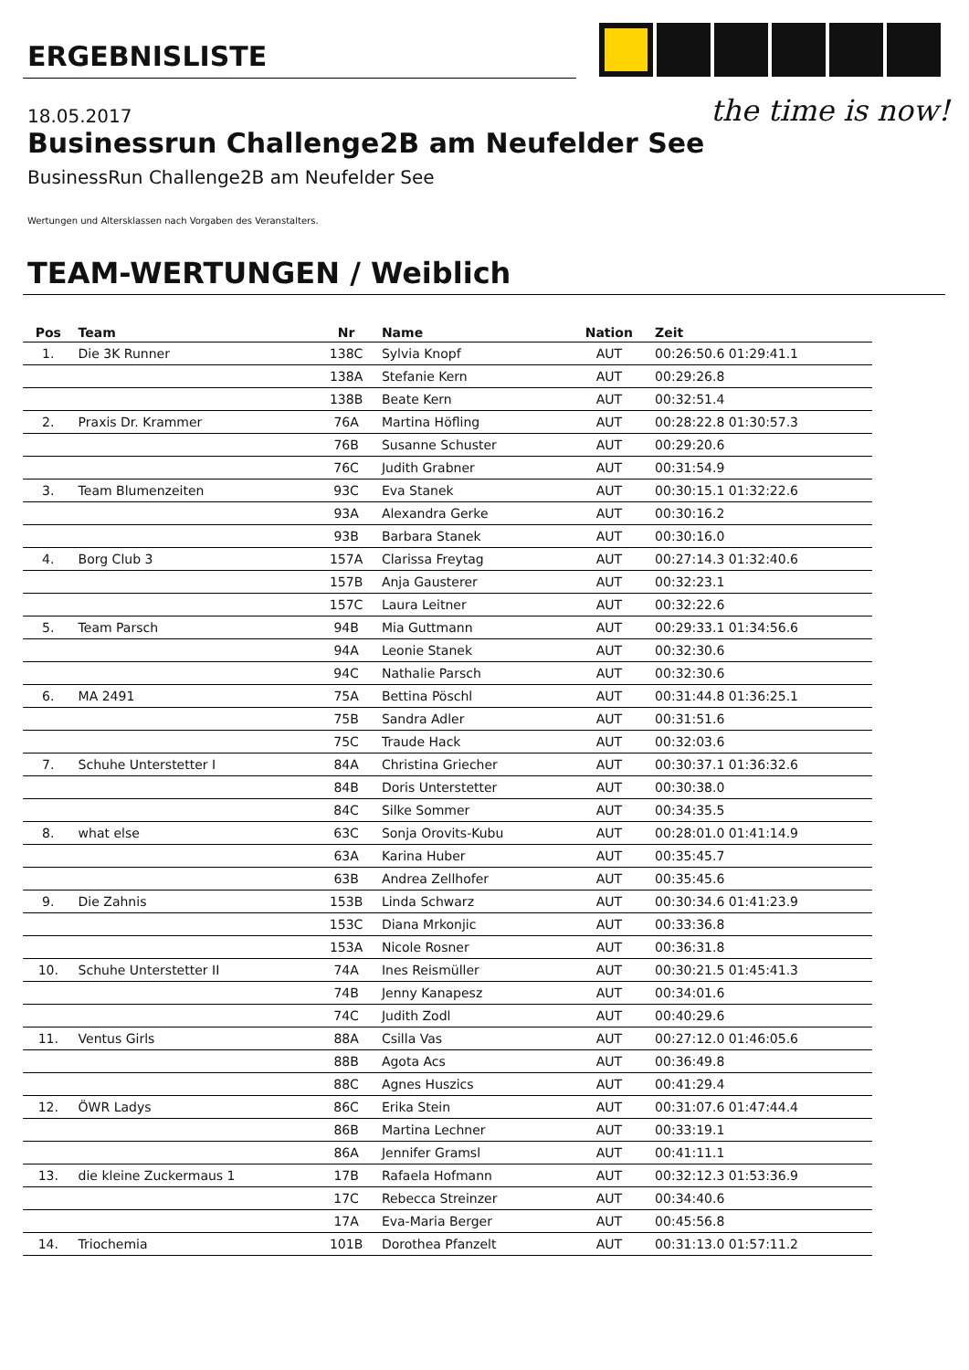ERGEBNISLISTE
the time is now!
18.05.2017
Businessrun Challenge2B am Neufelder See
BusinessRun Challenge2B am Neufelder See
Wertungen und Altersklassen nach Vorgaben des Veranstalters.
TEAM-WERTUNGEN / Weiblich
| Pos | Team | Nr | Name | Nation | Zeit |
| --- | --- | --- | --- | --- | --- |
| 1. | Die 3K Runner | 138C | Sylvia Knopf | AUT | 00:26:50.6 01:29:41.1 |
| | | 138A | Stefanie Kern | AUT | 00:29:26.8 |
| | | 138B | Beate Kern | AUT | 00:32:51.4 |
| 2. | Praxis Dr. Krammer | 76A | Martina Höfling | AUT | 00:28:22.8 01:30:57.3 |
| | | 76B | Susanne Schuster | AUT | 00:29:20.6 |
| | | 76C | Judith Grabner | AUT | 00:31:54.9 |
| 3. | Team Blumenzeiten | 93C | Eva Stanek | AUT | 00:30:15.1 01:32:22.6 |
| | | 93A | Alexandra Gerke | AUT | 00:30:16.2 |
| | | 93B | Barbara Stanek | AUT | 00:30:16.0 |
| 4. | Borg Club 3 | 157A | Clarissa Freytag | AUT | 00:27:14.3 01:32:40.6 |
| | | 157B | Anja Gausterer | AUT | 00:32:23.1 |
| | | 157C | Laura Leitner | AUT | 00:32:22.6 |
| 5. | Team Parsch | 94B | Mia Guttmann | AUT | 00:29:33.1 01:34:56.6 |
| | | 94A | Leonie Stanek | AUT | 00:32:30.6 |
| | | 94C | Nathalie Parsch | AUT | 00:32:30.6 |
| 6. | MA 2491 | 75A | Bettina Pöschl | AUT | 00:31:44.8 01:36:25.1 |
| | | 75B | Sandra Adler | AUT | 00:31:51.6 |
| | | 75C | Traude Hack | AUT | 00:32:03.6 |
| 7. | Schuhe Unterstetter I | 84A | Christina Griecher | AUT | 00:30:37.1 01:36:32.6 |
| | | 84B | Doris Unterstetter | AUT | 00:30:38.0 |
| | | 84C | Silke Sommer | AUT | 00:34:35.5 |
| 8. | what else | 63C | Sonja Orovits-Kubu | AUT | 00:28:01.0 01:41:14.9 |
| | | 63A | Karina Huber | AUT | 00:35:45.7 |
| | | 63B | Andrea Zellhofer | AUT | 00:35:45.6 |
| 9. | Die Zahnis | 153B | Linda Schwarz | AUT | 00:30:34.6 01:41:23.9 |
| | | 153C | Diana Mrkonjic | AUT | 00:33:36.8 |
| | | 153A | Nicole Rosner | AUT | 00:36:31.8 |
| 10. | Schuhe Unterstetter II | 74A | Ines Reismüller | AUT | 00:30:21.5 01:45:41.3 |
| | | 74B | Jenny Kanapesz | AUT | 00:34:01.6 |
| | | 74C | Judith Zodl | AUT | 00:40:29.6 |
| 11. | Ventus Girls | 88A | Csilla Vas | AUT | 00:27:12.0 01:46:05.6 |
| | | 88B | Agota Acs | AUT | 00:36:49.8 |
| | | 88C | Agnes Huszics | AUT | 00:41:29.4 |
| 12. | ÖWR Ladys | 86C | Erika Stein | AUT | 00:31:07.6 01:47:44.4 |
| | | 86B | Martina Lechner | AUT | 00:33:19.1 |
| | | 86A | Jennifer Gramsl | AUT | 00:41:11.1 |
| 13. | die kleine Zuckermaus 1 | 17B | Rafaela Hofmann | AUT | 00:32:12.3 01:53:36.9 |
| | | 17C | Rebecca Streinzer | AUT | 00:34:40.6 |
| | | 17A | Eva-Maria Berger | AUT | 00:45:56.8 |
| 14. | Triochemia | 101B | Dorothea Pfanzelt | AUT | 00:31:13.0 01:57:11.2 |